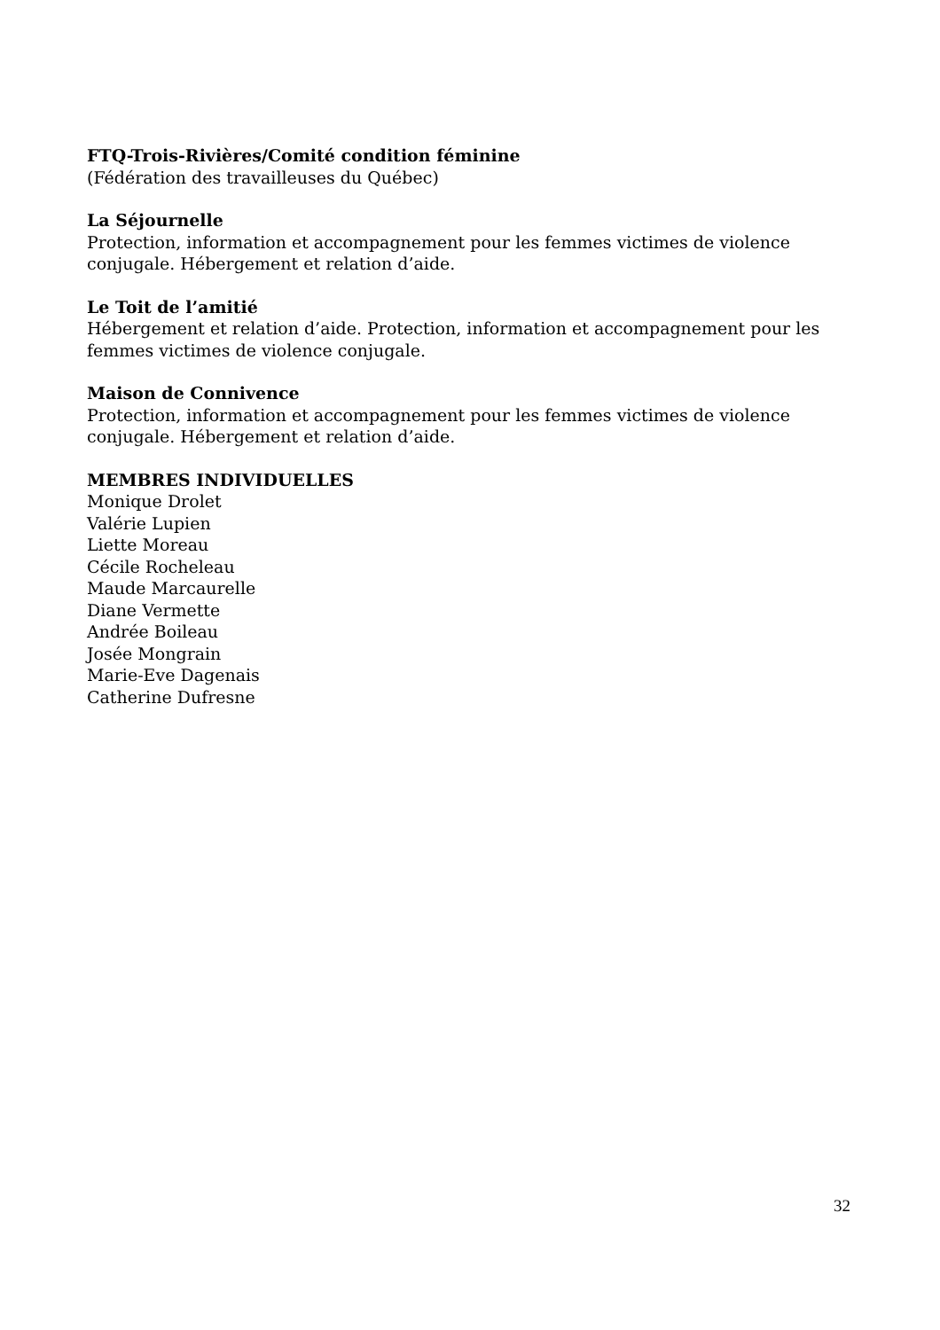FTQ-Trois-Rivières/Comité condition féminine
(Fédération des travailleuses du Québec)
La Séjournelle
Protection, information et accompagnement pour les femmes victimes de violence conjugale. Hébergement et relation d’aide.
Le Toit de l’amitié
Hébergement et relation d’aide. Protection, information et accompagnement pour les femmes victimes de violence conjugale.
Maison de Connivence
Protection, information et accompagnement pour les femmes victimes de violence conjugale. Hébergement et relation d’aide.
MEMBRES INDIVIDUELLES
Monique Drolet
Valérie Lupien
Liette Moreau
Cécile Rocheleau
Maude Marcaurelle
Diane Vermette
Andrée Boileau
Josée Mongrain
Marie-Eve Dagenais
Catherine Dufresne
32